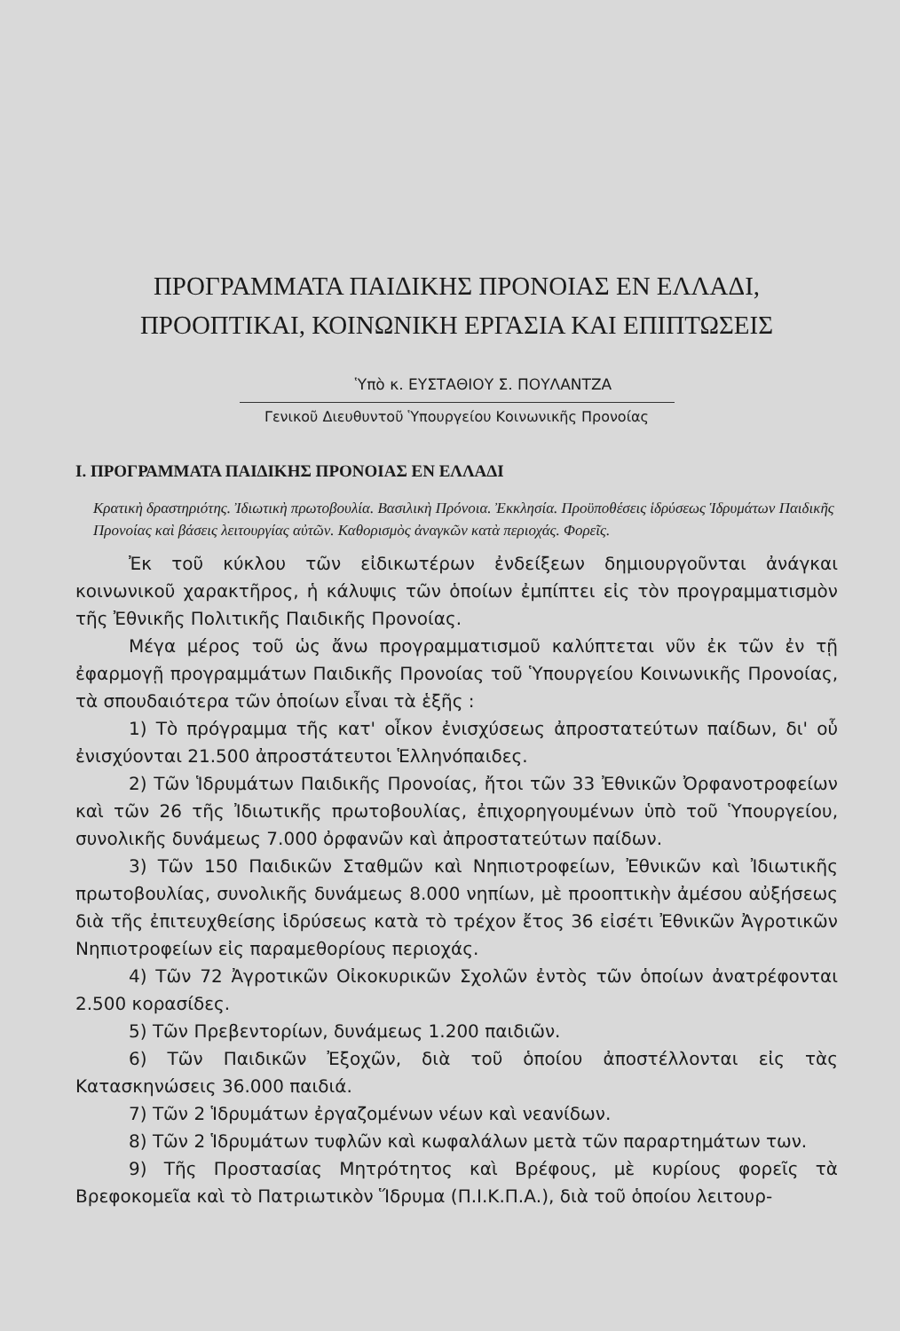ΠΡΟΓΡΑΜΜΑΤΑ ΠΑΙΔΙΚΗΣ ΠΡΟΝΟΙΑΣ ΕΝ ΕΛΛΑΔΙ,
ΠΡΟΟΠΤΙΚΑΙ, ΚΟΙΝΩΝΙΚΗ ΕΡΓΑΣΙΑ ΚΑΙ ΕΠΙΠΤΩΣΕΙΣ
Ὑπὸ κ. ΕΥΣΤΑΘΙΟΥ Σ. ΠΟΥΛΑΝΤΖΑ
Γενικοῦ Διευθυντοῦ Ὑπουργείου Κοινωνικῆς Προνοίας
I. ΠΡΟΓΡΑΜΜΑΤΑ ΠΑΙΔΙΚΗΣ ΠΡΟΝΟΙΑΣ ΕΝ ΕΛΛΑΔΙ
Κρατικὴ δραστηριότης. Ἰδιωτικὴ πρωτοβουλία. Βασιλικὴ Πρόνοια. Ἐκκλησία. Προϋποθέσεις ἱδρύσεως Ἱδρυμάτων Παιδικῆς Προνοίας καὶ βάσεις λειτουργίας αὐτῶν. Καθορισμὸς ἀναγκῶν κατὰ περιοχάς. Φορεῖς.
Ἐκ τοῦ κύκλου τῶν εἰδικωτέρων ἐνδείξεων δημιουργοῦνται ἀνάγκαι κοινωνικοῦ χαρακτῆρος, ἡ κάλυψις τῶν ὁποίων ἐμπίπτει εἰς τὸν προγραμματισμὸν τῆς Ἐθνικῆς Πολιτικῆς Παιδικῆς Προνοίας.
Μέγα μέρος τοῦ ὡς ἄνω προγραμματισμοῦ καλύπτεται νῦν ἐκ τῶν ἐν τῇ ἐφαρμογῇ προγραμμάτων Παιδικῆς Προνοίας τοῦ Ὑπουργείου Κοινωνικῆς Προνοίας, τὰ σπουδαιότερα τῶν ὁποίων εἶναι τὰ ἑξῆς :
1) Τὸ πρόγραμμα τῆς κατ' οἶκον ἐνισχύσεως ἀπροστατεύτων παίδων, δι' οὗ ἐνισχύονται 21.500 ἀπροστάτευτοι Ἑλληνόπαιδες.
2) Τῶν Ἱδρυμάτων Παιδικῆς Προνοίας, ἤτοι τῶν 33 Ἐθνικῶν Ὀρφανοτροφείων καὶ τῶν 26 τῆς Ἰδιωτικῆς πρωτοβουλίας, ἐπιχορηγουμένων ὑπὸ τοῦ Ὑπουργείου, συνολικῆς δυνάμεως 7.000 ὀρφανῶν καὶ ἀπροστατεύτων παίδων.
3) Τῶν 150 Παιδικῶν Σταθμῶν καὶ Νηπιοτροφείων, Ἐθνικῶν καὶ Ἰδιωτικῆς πρωτοβουλίας, συνολικῆς δυνάμεως 8.000 νηπίων, μὲ προοπτικὴν ἀμέσου αὐξήσεως διὰ τῆς ἐπιτευχθείσης ἱδρύσεως κατὰ τὸ τρέχον ἔτος 36 εἰσέτι Ἐθνικῶν Ἀγροτικῶν Νηπιοτροφείων εἰς παραμεθορίους περιοχάς.
4) Τῶν 72 Ἀγροτικῶν Οἰκοκυρικῶν Σχολῶν ἐντὸς τῶν ὁποίων ἀνατρέφονται 2.500 κορασίδες.
5) Τῶν Πρεβεντορίων, δυνάμεως 1.200 παιδιῶν.
6) Τῶν Παιδικῶν Ἐξοχῶν, διὰ τοῦ ὁποίου ἀποστέλλονται εἰς τὰς Κατασκηνώσεις 36.000 παιδιά.
7) Τῶν 2 Ἱδρυμάτων ἐργαζομένων νέων καὶ νεανίδων.
8) Τῶν 2 Ἱδρυμάτων τυφλῶν καὶ κωφαλάλων μετὰ τῶν παραρτημάτων των.
9) Τῆς Προστασίας Μητρότητος καὶ Βρέφους, μὲ κυρίους φορεῖς τὰ Βρεφοκομεῖα καὶ τὸ Πατριωτικὸν Ἵδρυμα (Π.Ι.Κ.Π.Α.), διὰ τοῦ ὁποίου λειτουρ-